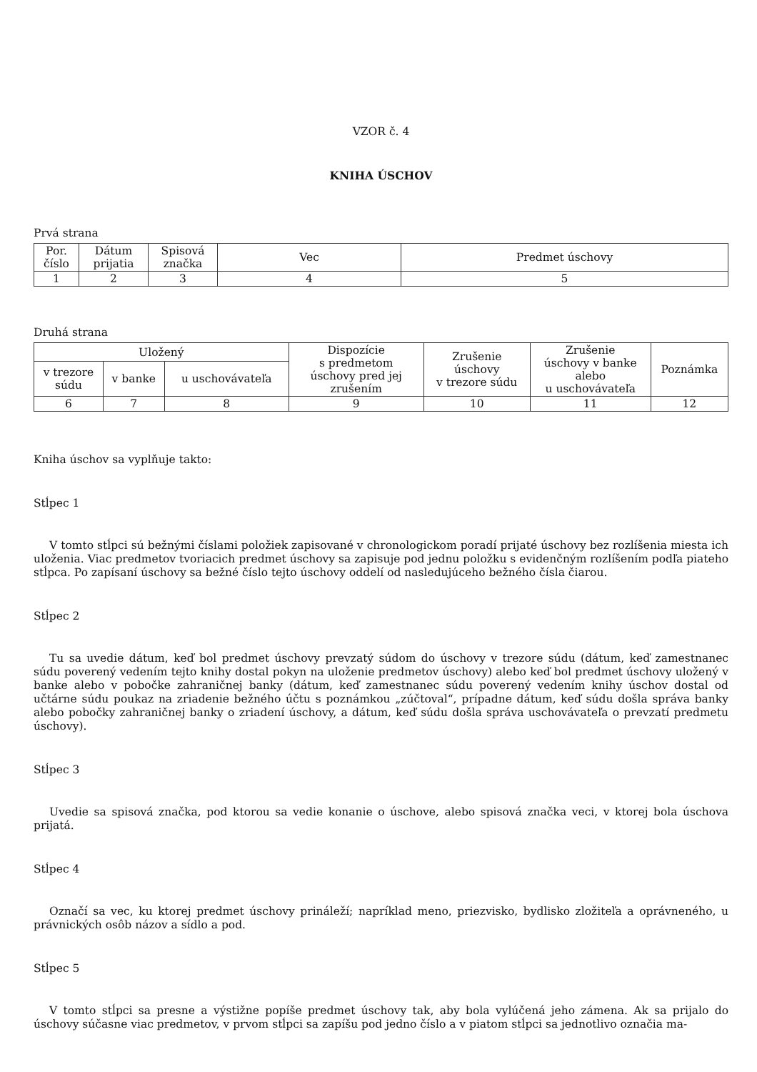VZOR č. 4
KNIHA ÚSCHOV
Prvá strana
| Por. číslo | Dátum prijatia | Spisová značka | Vec | Predmet úschovy |
| 1 | 2 | 3 | 4 | 5 |
Druhá strana
| Uložený | | | Dispozície s predmetom úschovy pred jej zrušením | Zrušenie úschovy v trezore súdu | Zrušenie úschovy v banke alebo u uschovávateľa | Poznámka |
| v trezore súdu | v banke | u uschovávateľa | | | | |
| 6 | 7 | 8 | 9 | 10 | 11 | 12 |
Kniha úschov sa vyplňuje takto:
Stĺpec 1
V tomto stĺpci sú bežnými číslami položiek zapisované v chronologickom poradí prijaté úschovy bez rozlíšenia miesta ich uloženia. Viac predmetov tvoriacich predmet úschovy sa zapisuje pod jednu položku s evidenčným rozlíšením podľa piateho stĺpca. Po zapísaní úschovy sa bežné číslo tejto úschovy oddelí od nasledujúceho bežného čísla čiarou.
Stĺpec 2
Tu sa uvedie dátum, keď bol predmet úschovy prevzatý súdom do úschovy v trezore súdu (dátum, keď zamestnanec súdu poverený vedením tejto knihy dostal pokyn na uloženie predmetov úschovy) alebo keď bol predmet úschovy uložený v banke alebo v pobočke zahraničnej banky (dátum, keď zamestnanec súdu poverený vedením knihy úschov dostal od učtárne súdu poukaz na zriadenie bežného účtu s poznámkou „zúčtoval“, prípadne dátum, keď súdu došla správa banky alebo pobočky zahraničnej banky o zriadení úschovy, a dátum, keď súdu došla správa uschovávateľa o prevzatí predmetu úschovy).
Stĺpec 3
Uvedie sa spisová značka, pod ktorou sa vedie konanie o úschove, alebo spisová značka veci, v ktorej bola úschova prijatá.
Stĺpec 4
Označí sa vec, ku ktorej predmet úschovy prináleží; napríklad meno, priezvisko, bydlisko zložiteľa a oprávneného, u právnických osôb názov a sídlo a pod.
Stĺpec 5
V tomto stĺpci sa presne a výstižne popíše predmet úschovy tak, aby bola vylúčená jeho zámena. Ak sa prijalo do úschovy súčasne viac predmetov, v prvom stĺpci sa zapíšu pod jedno číslo a v piatom stĺpci sa jednotlivo označia ma-